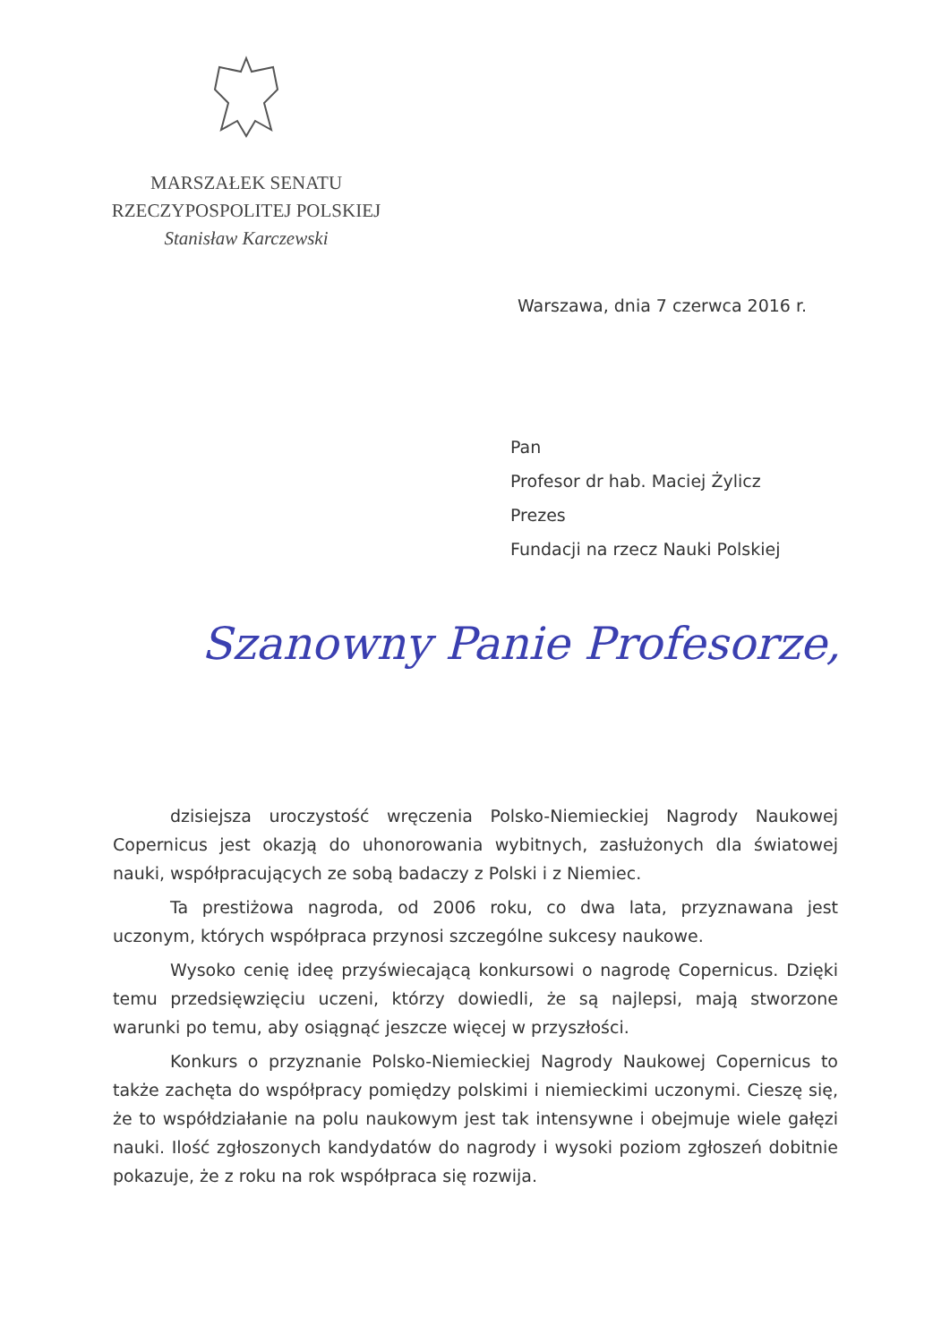MARSZAŁEK SENATU
RZECZYPOSPOLITEJ POLSKIEJ
Stanisław Karczewski
Warszawa, dnia 7 czerwca 2016 r.
Pan
Profesor dr hab. Maciej Żylicz
Prezes
Fundacji na rzecz Nauki Polskiej
Szanowny Panie Profesorze,
dzisiejsza uroczystość wręczenia Polsko-Niemieckiej Nagrody Naukowej Copernicus jest okazją do uhonorowania wybitnych, zasłużonych dla światowej nauki, współpracujących ze sobą badaczy z Polski i z Niemiec.
Ta prestiżowa nagroda, od 2006 roku, co dwa lata, przyznawana jest uczonym, których współpraca przynosi szczególne sukcesy naukowe.
Wysoko cenię ideę przyświecającą konkursowi o nagrodę Copernicus. Dzięki temu przedsięwzięciu uczeni, którzy dowiedli, że są najlepsi, mają stworzone warunki po temu, aby osiągnąć jeszcze więcej w przyszłości.
Konkurs o przyznanie Polsko-Niemieckiej Nagrody Naukowej Copernicus to także zachęta do współpracy pomiędzy polskimi i niemieckimi uczonymi. Cieszę się, że to współdziałanie na polu naukowym jest tak intensywne i obejmuje wiele gałęzi nauki. Ilość zgłoszonych kandydatów do nagrody i wysoki poziom zgłoszeń dobitnie pokazuje, że z roku na rok współpraca się rozwija.